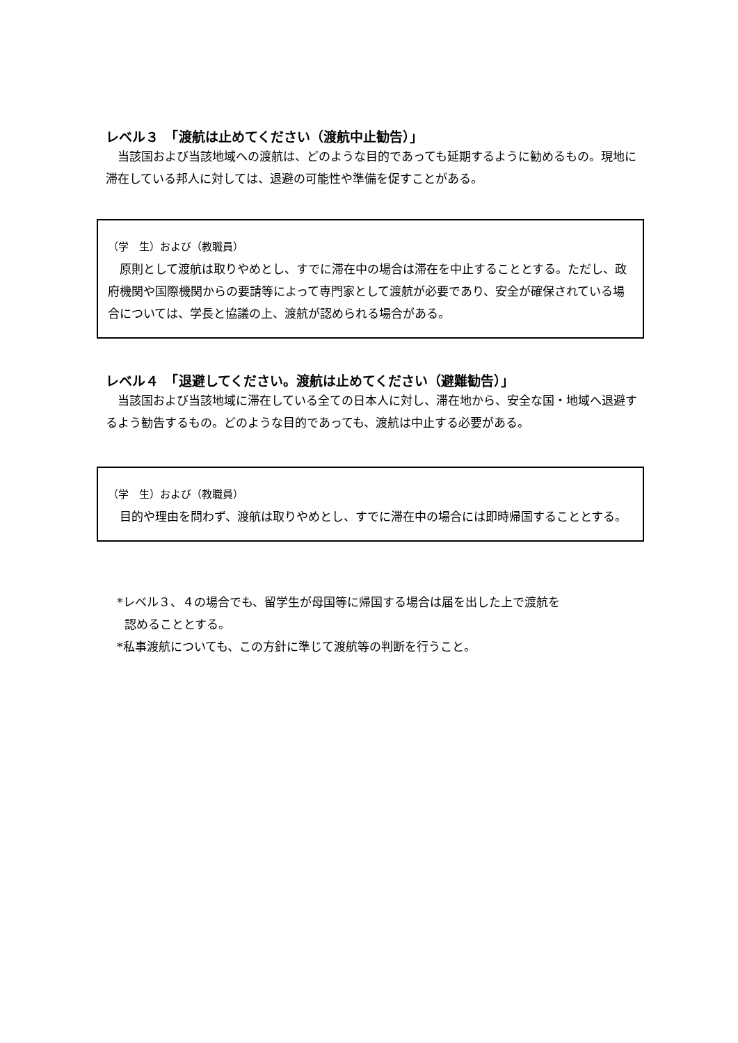レベル３　「渡航は止めてください（渡航中止勧告）」
　当該国および当該地域への渡航は、どのような目的であっても延期するように勧めるもの。現地に滞在している邦人に対しては、退避の可能性や準備を促すことがある。
（学　生）および（教職員）
　原則として渡航は取りやめとし、すでに滞在中の場合は滞在を中止することとする。ただし、政府機関や国際機関からの要請等によって専門家として渡航が必要であり、安全が確保されている場合については、学長と協議の上、渡航が認められる場合がある。
レベル４　「退避してください。渡航は止めてください（避難勧告）」
　当該国および当該地域に滞在している全ての日本人に対し、滞在地から、安全な国・地域へ退避するよう勧告するもの。どのような目的であっても、渡航は中止する必要がある。
（学　生）および（教職員）
　目的や理由を問わず、渡航は取りやめとし、すでに滞在中の場合には即時帰国することとする。
*レベル３、４の場合でも、留学生が母国等に帰国する場合は届を出した上で渡航を
認めることとする。
*私事渡航についても、この方針に準じて渡航等の判断を行うこと。